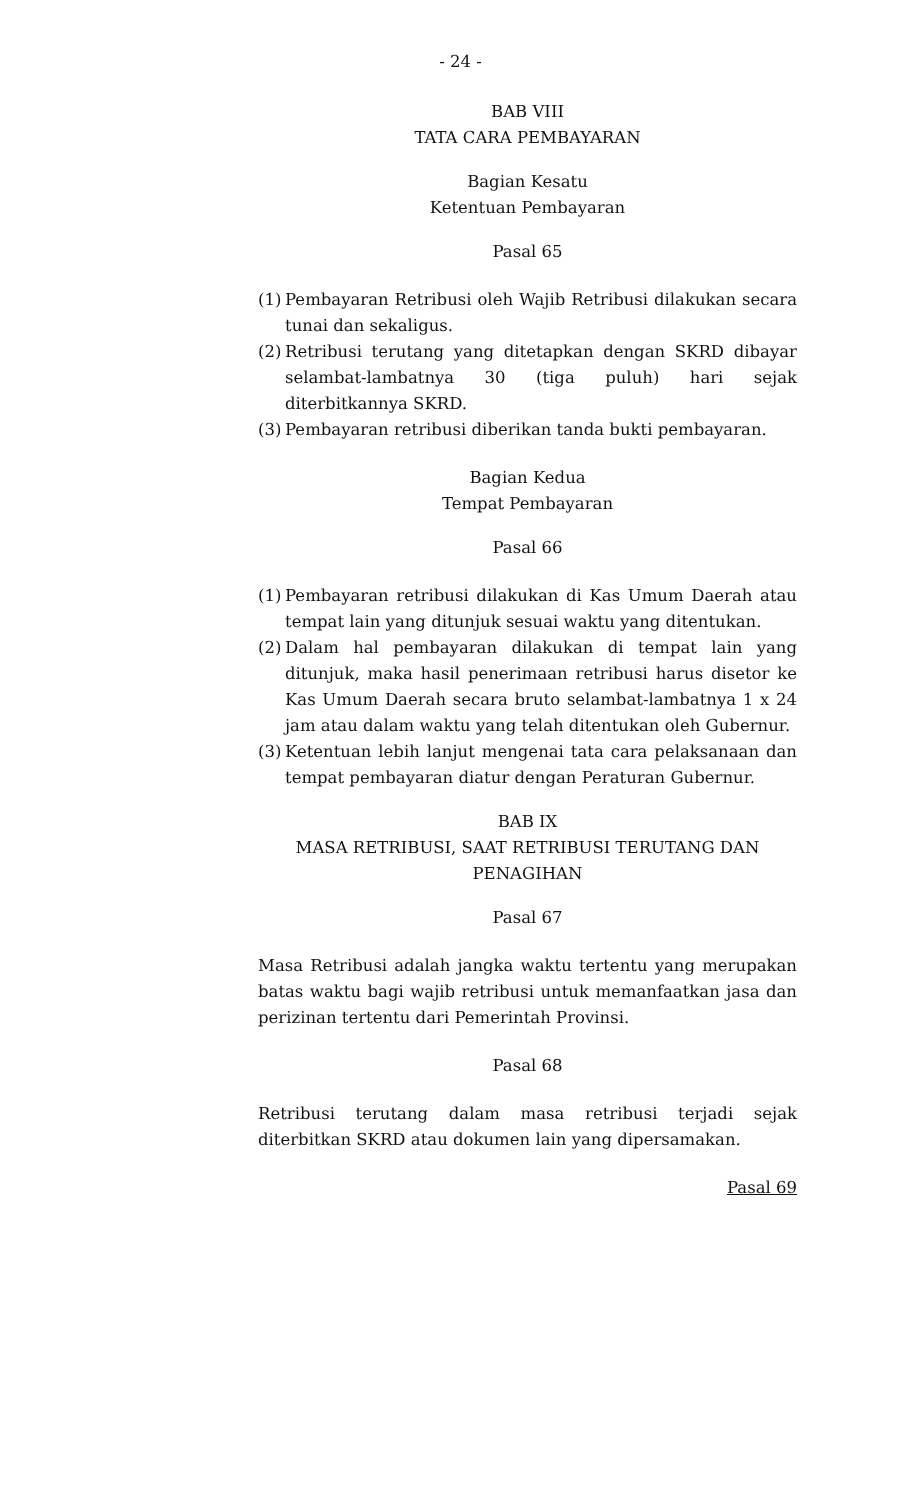- 24 -
BAB VIII
TATA CARA PEMBAYARAN
Bagian Kesatu
Ketentuan Pembayaran
Pasal 65
(1) Pembayaran Retribusi oleh Wajib Retribusi dilakukan secara tunai dan sekaligus.
(2) Retribusi terutang yang ditetapkan dengan SKRD dibayar selambat-lambatnya 30 (tiga puluh) hari sejak diterbitkannya SKRD.
(3) Pembayaran retribusi diberikan tanda bukti pembayaran.
Bagian Kedua
Tempat Pembayaran
Pasal 66
(1) Pembayaran retribusi dilakukan di Kas Umum Daerah atau tempat lain yang ditunjuk sesuai waktu yang ditentukan.
(2) Dalam hal pembayaran dilakukan di tempat lain yang ditunjuk, maka hasil penerimaan retribusi harus disetor ke Kas Umum Daerah secara bruto selambat-lambatnya 1 x 24 jam atau dalam waktu yang telah ditentukan oleh Gubernur.
(3) Ketentuan lebih lanjut mengenai tata cara pelaksanaan dan tempat pembayaran diatur dengan Peraturan Gubernur.
BAB IX
MASA RETRIBUSI, SAAT RETRIBUSI TERUTANG DAN
PENAGIHAN
Pasal 67
Masa Retribusi adalah jangka waktu tertentu yang merupakan batas waktu bagi wajib retribusi untuk memanfaatkan jasa dan perizinan tertentu dari Pemerintah Provinsi.
Pasal 68
Retribusi terutang dalam masa retribusi terjadi sejak diterbitkan SKRD atau dokumen lain yang dipersamakan.
Pasal 69